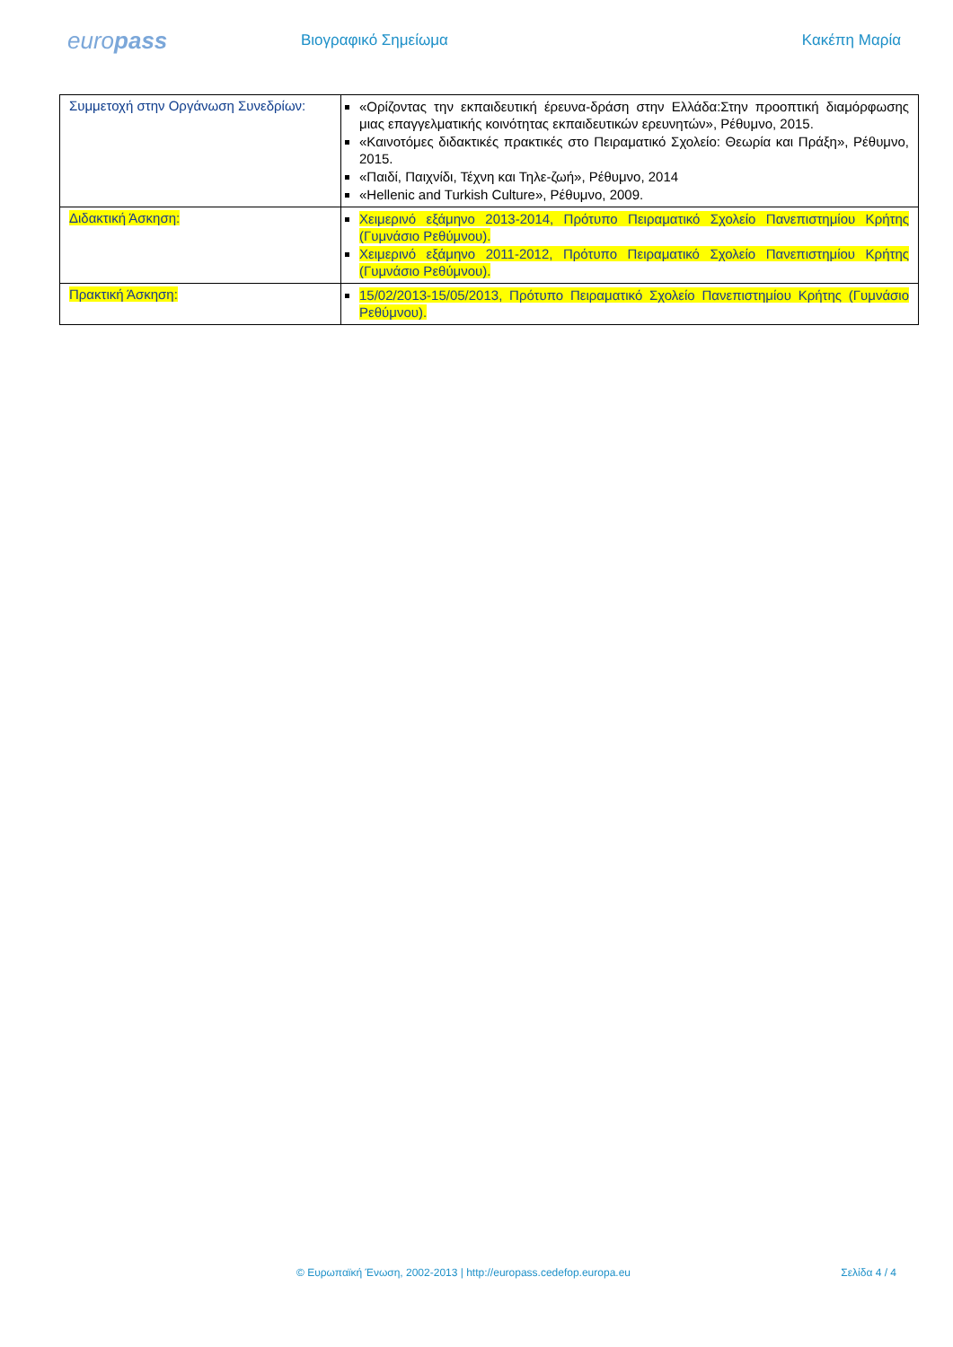europass
Βιογραφικό Σημείωμα Κακέπη Μαρία
| Συμμετοχή στην Οργάνωση Συνεδρίων: | «Ορίζοντας την εκπαιδευτική έρευνα-δράση στην Ελλάδα:Στην προοπτική διαμόρφωσης μιας επαγγελματικής κοινότητας εκπαιδευτικών ερευνητών», Ρέθυμνο, 2015. «Καινοτόμες διδακτικές πρακτικές στο Πειραματικό Σχολείο: Θεωρία και Πράξη», Ρέθυμνο, 2015. «Παιδί, Παιχνίδι, Τέχνη και Τηλε-ζωή», Ρέθυμνο, 2014 «Hellenic and Turkish Culture», Ρέθυμνο, 2009. |
| Διδακτική Άσκηση: | Χειμερινό εξάμηνο 2013-2014, Πρότυπο Πειραματικό Σχολείο Πανεπιστημίου Κρήτης (Γυμνάσιο Ρεθύμνου). Χειμερινό εξάμηνο 2011-2012, Πρότυπο Πειραματικό Σχολείο Πανεπιστημίου Κρήτης (Γυμνάσιο Ρεθύμνου). |
| Πρακτική Άσκηση: | 15/02/2013-15/05/2013, Πρότυπο Πειραματικό Σχολείο Πανεπιστημίου Κρήτης (Γυμνάσιο Ρεθύμνου). |
© Ευρωπαϊκή Ένωση, 2002-2013 | http://europass.cedefop.europa.eu Σελίδα 4 / 4